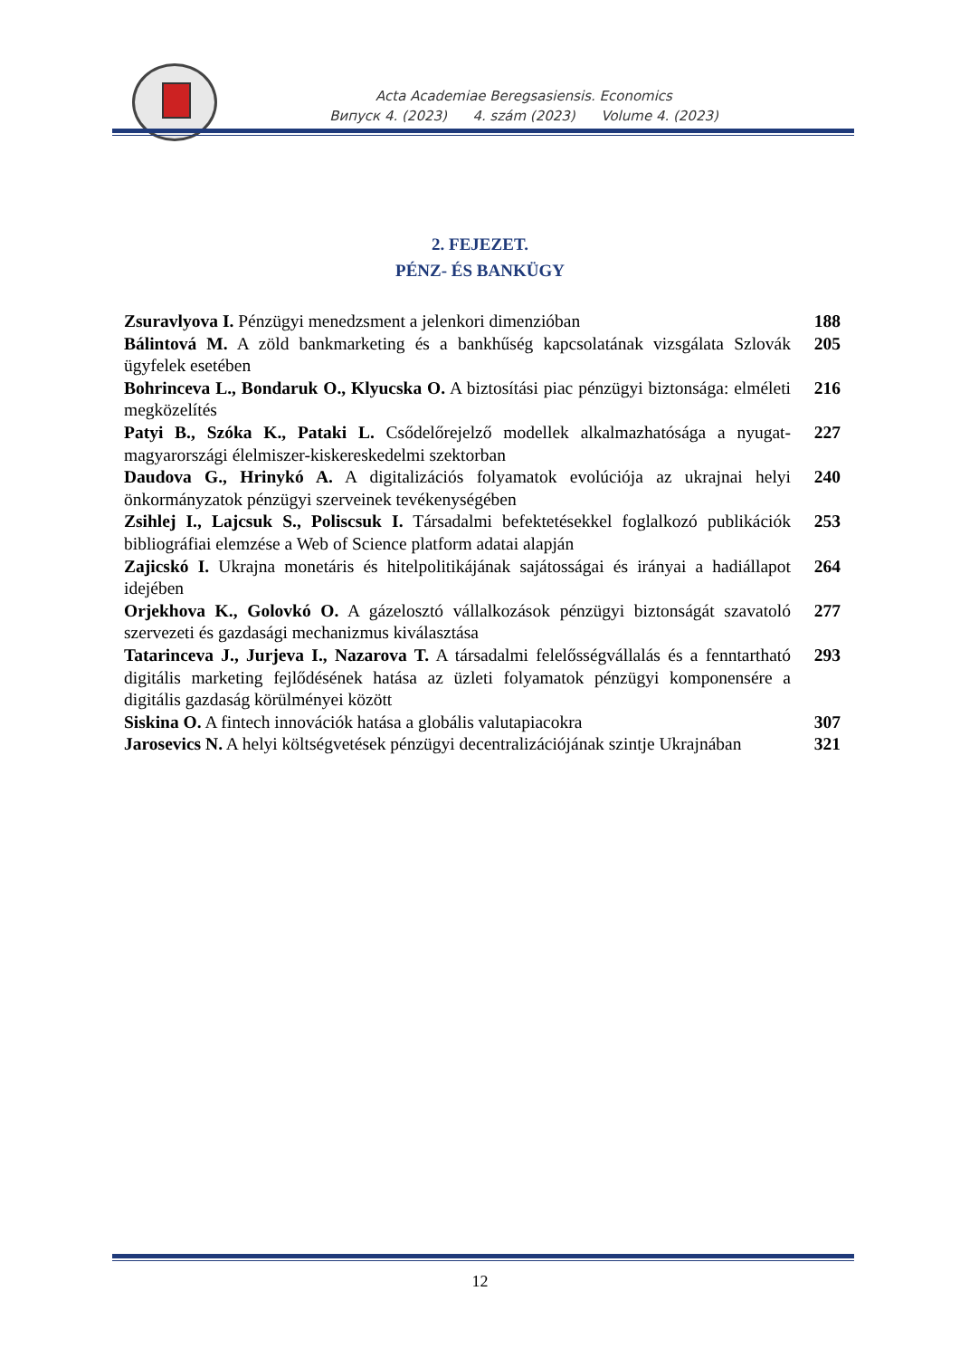Acta Academiae Beregsasiensis. Economics
Випуск 4. (2023) 4. szám (2023) Volume 4. (2023)
2. FEJEZET.
PÉNZ- ÉS BANKÜGY
Zsuravlyova I. Pénzügyi menedzsment a jelenkori dimenzióban
188
Bálintová M. A zöld bankmarketing és a bankhűség kapcsolatának vizsgálata Szlovák ügyfelek esetében
205
Bohrinceva L., Bondaruk O., Klyucska O. A biztosítási piac pénzügyi biztonsága: elméleti megközelítés
216
Patyi B., Szóka K., Pataki L. Csődelőrejelző modellek alkalmazhatósága a nyugat-magyarországi élelmiszer-kiskereskedelmi szektorban
227
Daudova G., Hrinykó A. A digitalizációs folyamatok evolúciója az ukrajnai helyi önkormányzatok pénzügyi szerveinek tevékenységében
240
Zsihlej I., Lajcsuk S., Poliscsuk I. Társadalmi befektetésekkel foglalkozó publikációk bibliográfiai elemzése a Web of Science platform adatai alapján
253
Zajicskó I. Ukrajna monetáris és hitelpolitikájának sajátosságai és irányai a hadiállapot idejében
264
Orjekhova K., Golovkó O. A gázelosztó vállalkozások pénzügyi biztonságát szavatoló szervezeti és gazdasági mechanizmus kiválasztása
277
Tatarinceva J., Jurjeva I., Nazarova T. A társadalmi felelősségvállalás és a fenntartható digitális marketing fejlődésének hatása az üzleti folyamatok pénzügyi komponensére a digitális gazdaság körülményei között
293
Siskina O. A fintech innovációk hatása a globális valutapiacokra
307
Jarosevics N. A helyi költségvetések pénzügyi decentralizációjának szintje Ukrajnában
321
12